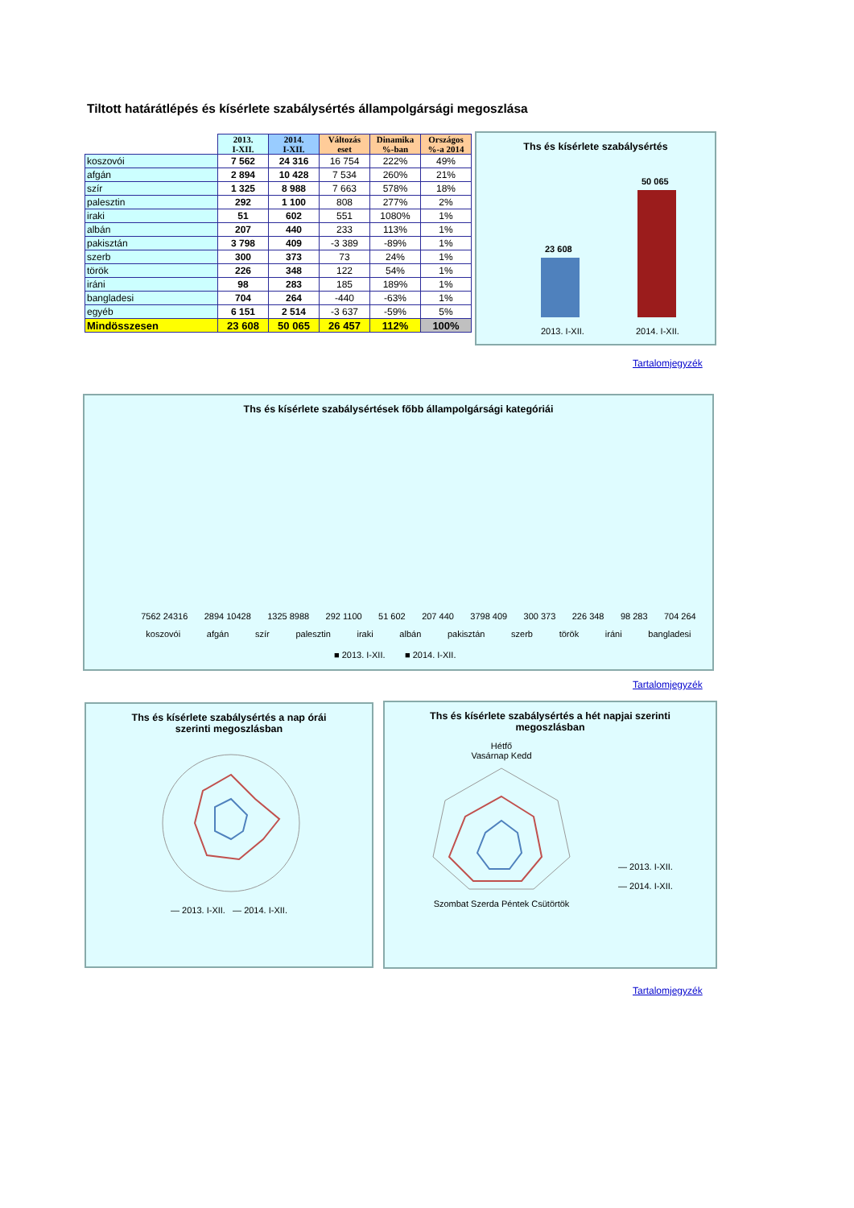Tiltott határátlépés és kísérlete szabálysértés állampolgársági megoszlása
| | 2013. I-XII. | 2014. I-XII. | Változás eset | Dinamika %-ban | Országos %-a 2014 |
| --- | --- | --- | --- | --- | --- |
| koszovói | 7 562 | 24 316 | 16 754 | 222% | 49% |
| afgán | 2 894 | 10 428 | 7 534 | 260% | 21% |
| szír | 1 325 | 8 988 | 7 663 | 578% | 18% |
| palesztin | 292 | 1 100 | 808 | 277% | 2% |
| iraki | 51 | 602 | 551 | 1080% | 1% |
| albán | 207 | 440 | 233 | 113% | 1% |
| pakisztán | 3 798 | 409 | -3 389 | -89% | 1% |
| szerb | 300 | 373 | 73 | 24% | 1% |
| török | 226 | 348 | 122 | 54% | 1% |
| iráni | 98 | 283 | 185 | 189% | 1% |
| bangladesi | 704 | 264 | -440 | -63% | 1% |
| egyéb | 6 151 | 2 514 | -3 637 | -59% | 5% |
| Mindösszesen | 23 608 | 50 065 | 26 457 | 112% | 100% |
Ths és kísérlete szabálysértés
23 608
50 065
2013. I-XII. 2014. I-XII.
Tartalomjegyzék
Ths és kísérlete szabálysértések főbb állampolgársági kategóriái
7562 24316
2894 10428
1325 8988
292 1100
51 602
207 440
3798 409
300 373
226 348
98 283
704 264
koszovói afgán szír palesztin iraki albán pakisztán szerb török iráni bangladesi
■ 2013. I-XII. ■ 2014. I-XII.
Tartalomjegyzék
Ths és kísérlete szabálysértés a nap órái
szerinti megoszlásban
— 2013. I-XII. — 2014. I-XII.
Ths és kísérlete szabálysértés a hét napjai szerinti
megoszlásban
Hétfő
Vasárnap Kedd
Szombat Szerda Péntek Csütörtök
— 2013. I-XII.
— 2014. I-XII.
Tartalomjegyzék